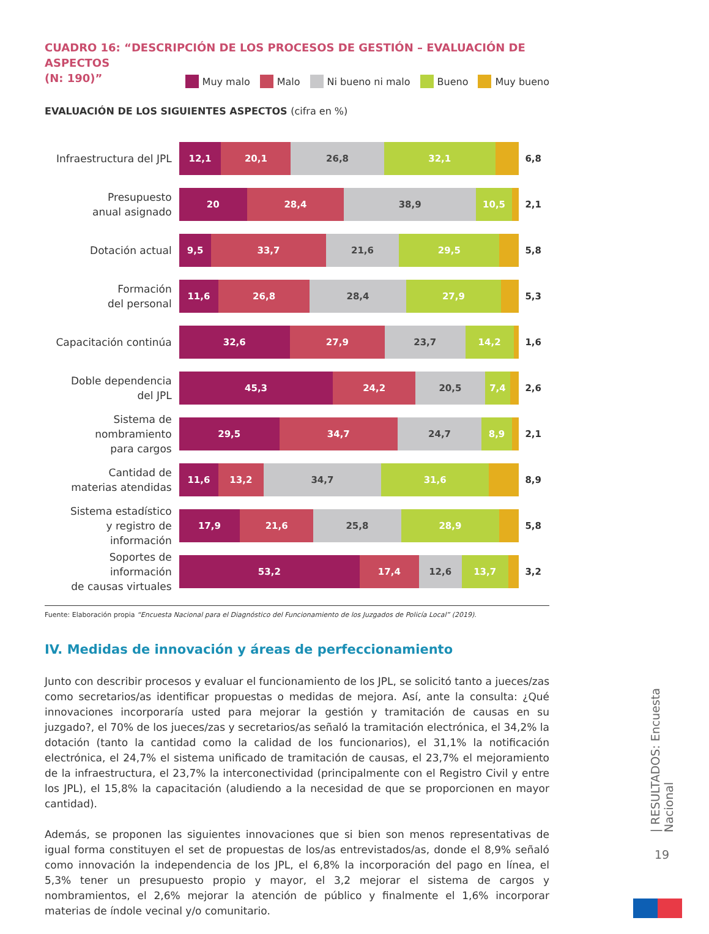CUADRO 16: “DESCRIPCIÓN DE LOS PROCESOS DE GESTIÓN – EVALUACIÓN DE ASPECTOS
(N: 190)”
Muy malo Malo Ni bueno ni malo Bueno Muy bueno
EVALUACIÓN DE LOS SIGUIENTES ASPECTOS (cifra en %)
Infraestructura del JPL
12,1 20,1 26,8 32,1
6,8
Presupuesto
anual asignado
20 28,4 38,9 10,5
2,1
Dotación actual
9,5 33,7 21,6 29,5
5,8
Formación
del personal
11,6 26,8 28,4 27,9
5,3
Capacitación continúa
32,6 27,9 23,7 14,2
1,6
Doble dependencia
del JPL
45,3 24,2 20,5 7,4
2,6
Sistema de nombramiento
para cargos
29,5 34,7 24,7 8,9
2,1
Cantidad de
materias atendidas
11,6 13,2 34,7 31,6
8,9
Sistema estadístico
y registro de información
17,9 21,6 25,8 28,9
5,8
Soportes de información
de causas virtuales
53,2 17,4 12,6 13,7
3,2
Fuente: Elaboración propia “Encuesta Nacional para el Diagnóstico del Funcionamiento de los Juzgados de Policía Local” (2019).
IV. Medidas de innovación y áreas de perfeccionamiento
Junto con describir procesos y evaluar el funcionamiento de los JPL, se solicitó tanto a jueces/zas como secretarios/as identificar propuestas o medidas de mejora. Así, ante la consulta: ¿Qué innovaciones incorporaría usted para mejorar la gestión y tramitación de causas en su juzgado?, el 70% de los jueces/zas y secretarios/as señaló la tramitación electrónica, el 34,2% la dotación (tanto la cantidad como la calidad de los funcionarios), el 31,1% la notificación electrónica, el 24,7% el sistema unificado de tramitación de causas, el 23,7% el mejoramiento de la infraestructura, el 23,7% la interconectividad (principalmente con el Registro Civil y entre los JPL), el 15,8% la capacitación (aludiendo a la necesidad de que se proporcionen en mayor cantidad).
Además, se proponen las siguientes innovaciones que si bien son menos representativas de igual forma constituyen el set de propuestas de los/as entrevistados/as, donde el 8,9% señaló como innovación la independencia de los JPL, el 6,8% la incorporación del pago en línea, el 5,3% tener un presupuesto propio y mayor, el 3,2 mejorar el sistema de cargos y nombramientos, el 2,6% mejorar la atención de público y finalmente el 1,6% incorporar materias de índole vecinal y/o comunitario.
| RESULTADOS: Encuesta Nacional
19